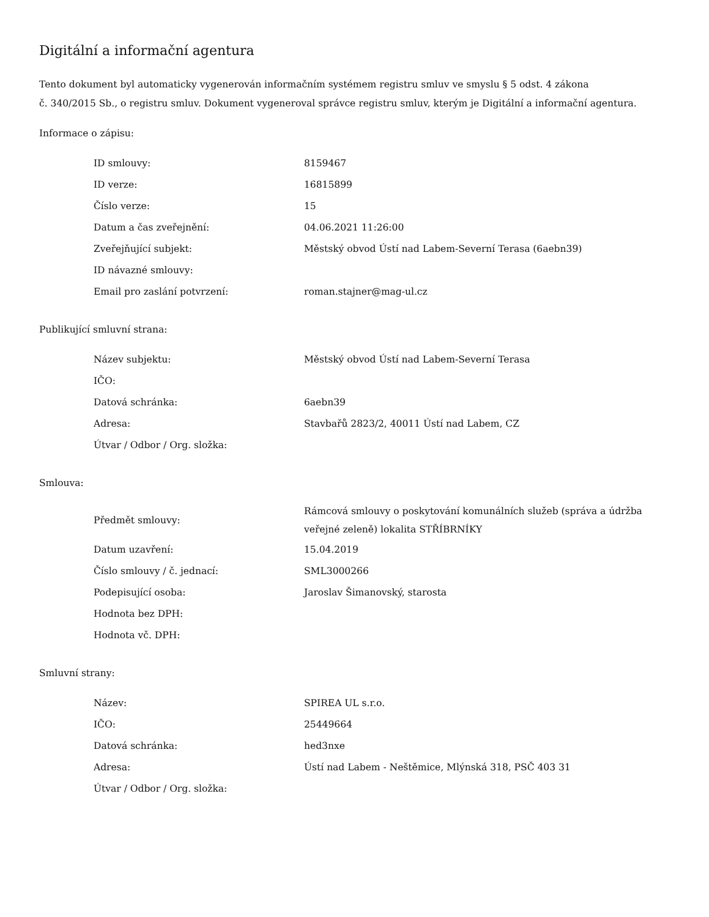Digitální a informační agentura
Tento dokument byl automaticky vygenerován informačním systémem registru smluv ve smyslu § 5 odst. 4 zákona
č. 340/2015 Sb., o registru smluv. Dokument vygeneroval správce registru smluv, kterým je Digitální a informační agentura.
Informace o zápisu:
| ID smlouvy: | 8159467 |
| ID verze: | 16815899 |
| Číslo verze: | 15 |
| Datum a čas zveřejnění: | 04.06.2021 11:26:00 |
| Zveřejňující subjekt: | Městský obvod Ústí nad Labem-Severní Terasa (6aebn39) |
| ID návazné smlouvy: | |
| Email pro zaslání potvrzení: | roman.stajner@mag-ul.cz |
Publikující smluvní strana:
| Název subjektu: | Městský obvod Ústí nad Labem-Severní Terasa |
| IČO: | |
| Datová schránka: | 6aebn39 |
| Adresa: | Stavbařů 2823/2, 40011 Ústí nad Labem, CZ |
| Útvar / Odbor / Org. složka: | |
Smlouva:
| Předmět smlouvy: | Rámcová smlouvy o poskytování komunálních služeb (správa a údržba veřejné zeleně) lokalita STŘÍBRNÍKY |
| Datum uzavření: | 15.04.2019 |
| Číslo smlouvy / č. jednací: | SML3000266 |
| Podepisující osoba: | Jaroslav Šimanovský, starosta |
| Hodnota bez DPH: | |
| Hodnota vč. DPH: | |
Smluvní strany:
| Název: | SPIREA UL s.r.o. |
| IČO: | 25449664 |
| Datová schránka: | hed3nxe |
| Adresa: | Ústí nad Labem - Neštěmice, Mlýnská 318, PSČ 403 31 |
| Útvar / Odbor / Org. složka: | |